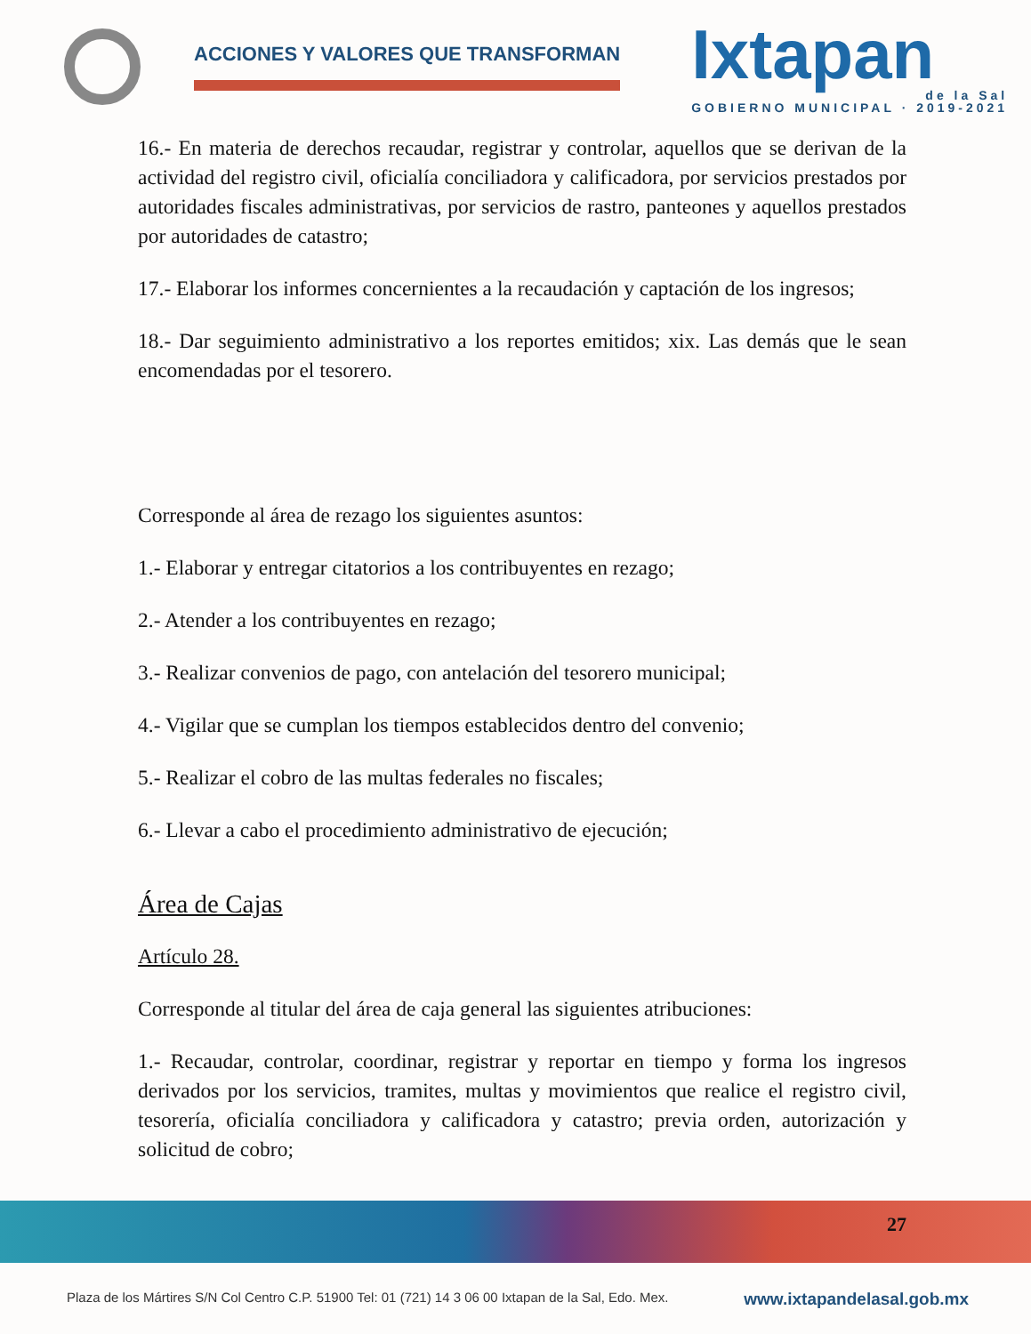ACCIONES Y VALORES QUE TRANSFORMAN
Ixtapan
de la Sal
GOBIERNO MUNICIPAL · 2019-2021
16.- En materia de derechos recaudar, registrar y controlar, aquellos que se derivan de la actividad del registro civil, oficialía conciliadora y calificadora, por servicios prestados por autoridades fiscales administrativas, por servicios de rastro, panteones y aquellos prestados por autoridades de catastro;
17.- Elaborar los informes concernientes a la recaudación y captación de los ingresos;
18.- Dar seguimiento administrativo a los reportes emitidos; xix. Las demás que le sean encomendadas por el tesorero.
Corresponde al área de rezago los siguientes asuntos:
1.- Elaborar y entregar citatorios a los contribuyentes en rezago;
2.- Atender a los contribuyentes en rezago;
3.- Realizar convenios de pago, con antelación del tesorero municipal;
4.- Vigilar que se cumplan los tiempos establecidos dentro del convenio;
5.- Realizar el cobro de las multas federales no fiscales;
6.- Llevar a cabo el procedimiento administrativo de ejecución;
Área de Cajas
Artículo 28.
Corresponde al titular del área de caja general las siguientes atribuciones:
1.- Recaudar, controlar, coordinar, registrar y reportar en tiempo y forma los ingresos derivados por los servicios, tramites, multas y movimientos que realice el registro civil, tesorería, oficialía conciliadora y calificadora y catastro; previa orden, autorización y solicitud de cobro;
27
Plaza de los Mártires S/N Col Centro C.P. 51900 Tel: 01 (721) 14 3 06 00 Ixtapan de la Sal, Edo. Mex. www.ixtapandelasal.gob.mx